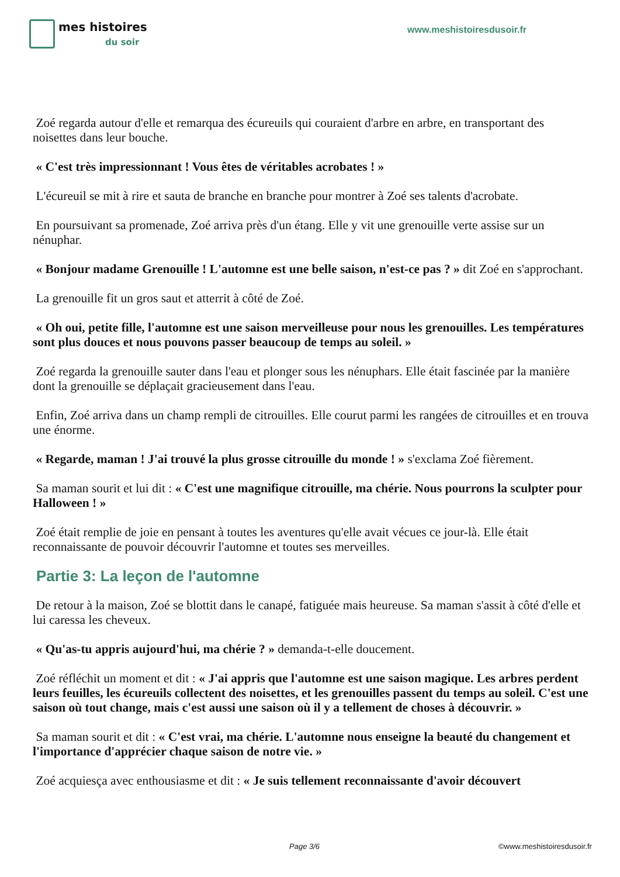mes histoires
du soir
www.meshistoiresdusoir.fr
Zoé regarda autour d'elle et remarqua des écureuils qui couraient d'arbre en arbre, en transportant des noisettes dans leur bouche.
« C'est très impressionnant ! Vous êtes de véritables acrobates ! »
L'écureuil se mit à rire et sauta de branche en branche pour montrer à Zoé ses talents d'acrobate.
En poursuivant sa promenade, Zoé arriva près d'un étang. Elle y vit une grenouille verte assise sur un nénuphar.
« Bonjour madame Grenouille ! L'automne est une belle saison, n'est-ce pas ? » dit Zoé en s'approchant.
La grenouille fit un gros saut et atterrit à côté de Zoé.
« Oh oui, petite fille, l'automne est une saison merveilleuse pour nous les grenouilles. Les températures sont plus douces et nous pouvons passer beaucoup de temps au soleil. »
Zoé regarda la grenouille sauter dans l'eau et plonger sous les nénuphars. Elle était fascinée par la manière dont la grenouille se déplaçait gracieusement dans l'eau.
Enfin, Zoé arriva dans un champ rempli de citrouilles. Elle courut parmi les rangées de citrouilles et en trouva une énorme.
« Regarde, maman ! J'ai trouvé la plus grosse citrouille du monde ! » s'exclama Zoé fièrement.
Sa maman sourit et lui dit : « C'est une magnifique citrouille, ma chérie. Nous pourrons la sculpter pour Halloween ! »
Zoé était remplie de joie en pensant à toutes les aventures qu'elle avait vécues ce jour-là. Elle était reconnaissante de pouvoir découvrir l'automne et toutes ses merveilles.
Partie 3: La leçon de l'automne
De retour à la maison, Zoé se blottit dans le canapé, fatiguée mais heureuse. Sa maman s'assit à côté d'elle et lui caressa les cheveux.
« Qu'as-tu appris aujourd'hui, ma chérie ? » demanda-t-elle doucement.
Zoé réfléchit un moment et dit : « J'ai appris que l'automne est une saison magique. Les arbres perdent leurs feuilles, les écureuils collectent des noisettes, et les grenouilles passent du temps au soleil. C'est une saison où tout change, mais c'est aussi une saison où il y a tellement de choses à découvrir. »
Sa maman sourit et dit : « C'est vrai, ma chérie. L'automne nous enseigne la beauté du changement et l'importance d'apprécier chaque saison de notre vie. »
Zoé acquiesça avec enthousiasme et dit : « Je suis tellement reconnaissante d'avoir découvert
Page 3/6 ©www.meshistoiresdusoir.fr